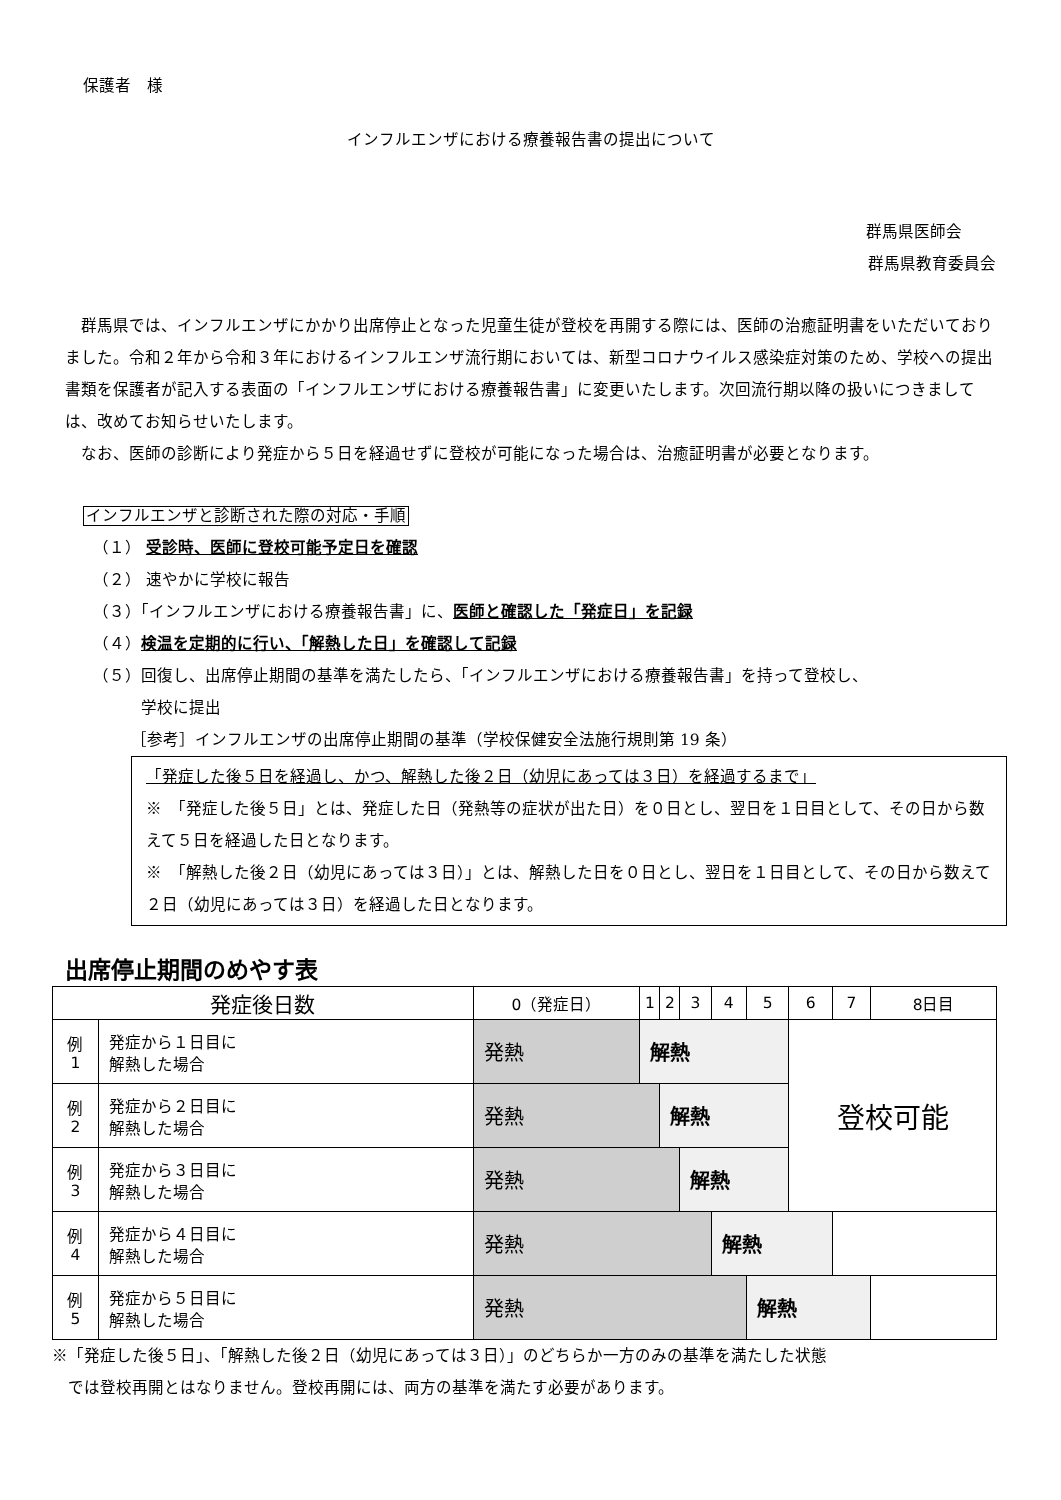保護者　様
インフルエンザにおける療養報告書の提出について
群馬県医師会
群馬県教育委員会
群馬県では、インフルエンザにかかり出席停止となった児童生徒が登校を再開する際には、医師の治癒証明書をいただいておりました。令和２年から令和３年におけるインフルエンザ流行期においては、新型コロナウイルス感染症対策のため、学校への提出書類を保護者が記入する表面の「インフルエンザにおける療養報告書」に変更いたします。次回流行期以降の扱いにつきましては、改めてお知らせいたします。
なお、医師の診断により発症から５日を経過せずに登校が可能になった場合は、治癒証明書が必要となります。
インフルエンザと診断された際の対応・手順
（１） 受診時、医師に登校可能予定日を確認
（２） 速やかに学校に報告
（３）「インフルエンザにおける療養報告書」に、医師と確認した「発症日」を記録
（４）検温を定期的に行い、「解熱した日」を確認して記録
（５）回復し、出席停止期間の基準を満たしたら、「インフルエンザにおける療養報告書」を持って登校し、
　　　学校に提出
［参考］インフルエンザの出席停止期間の基準（学校保健安全法施行規則第 19 条）
「発症した後５日を経過し、かつ、解熱した後２日（幼児にあっては３日）を経過するまで」
※　「発症した後５日」とは、発症した日（発熱等の症状が出た日）を０日とし、翌日を１日目として、その日から数えて５日を経過した日となります。
※　「解熱した後２日（幼児にあっては３日）」とは、解熱した日を０日とし、翌日を１日目として、その日から数えて２日（幼児にあっては３日）を経過した日となります。
出席停止期間のめやす表
| 発症後日数 | | 0（発症日） | 1 | 2 | 3 | 4 | 5 | 6 | 7 | 8日目 |
| --- | --- | --- | --- | --- | --- | --- | --- | --- | --- | --- |
| 例 1 | 発症から１日目に 解熱した場合 | 発熱 | 解熱 | | | | | 登校可能 | | |
| 例 2 | 発症から２日目に 解熱した場合 | 発熱 | | 解熱 | | | | | | |
| 例 3 | 発症から３日目に 解熱した場合 | 発熱 | | | 解熱 | | | | | |
| 例 4 | 発症から４日目に 解熱した場合 | 発熱 | | | | 解熱 | | | | |
| 例 5 | 発症から５日目に 解熱した場合 | 発熱 | | | | | 解熱 | | | |
※「発症した後５日」、「解熱した後２日（幼児にあっては３日）」のどちらか一方のみの基準を満たした状態
　では登校再開とはなりません。登校再開には、両方の基準を満たす必要があります。